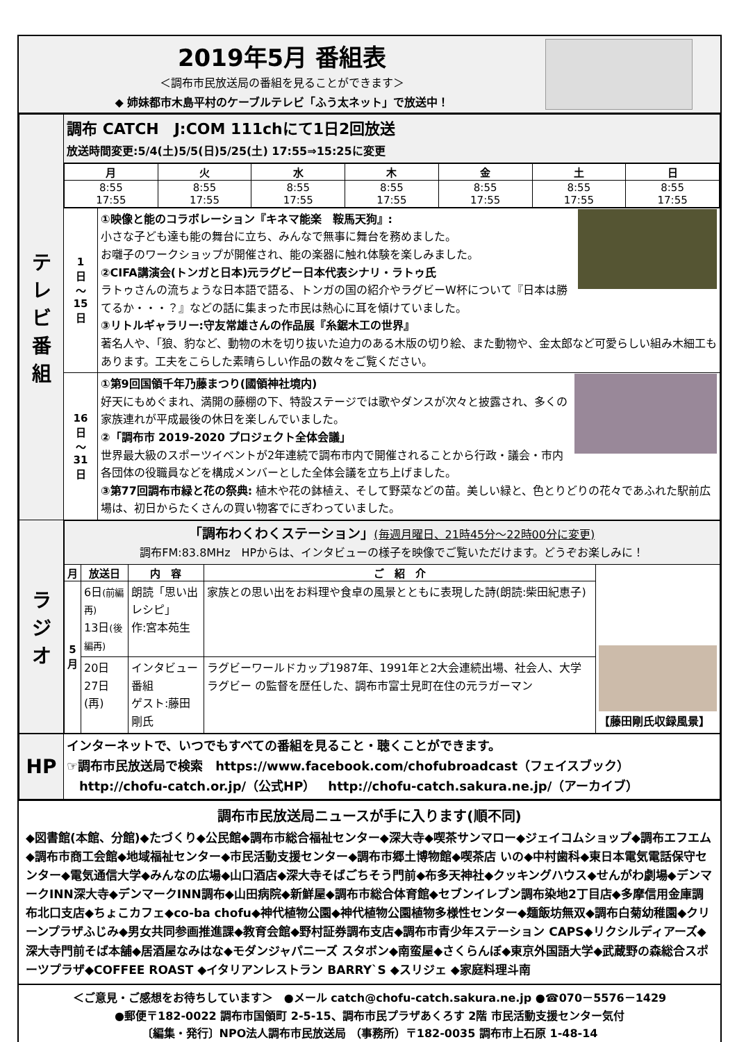2019年5月 番組表
＜調布市民放送局の番組を見ることができます＞
◆ 姉妹都市木島平村のケーブルテレビ「ふう太ネット」で放送中！
| テ レ ビ 番 組 | 調布 CATCH J:COM 111chにて1日2回放送 放送時間変更:5/4(土)5/5(日)5/25(土) 17:55⇒15:25に変更 | |
| | / 月 / 火 / 水 / 木 / 金 / 土 / 日 / / --- / --- / --- / --- / --- / --- / --- / / 8:55 17:55 / 8:55 17:55 / 8:55 17:55 / 8:55 17:55 / 8:55 17:55 / 8:55 17:55 / 8:55 17:55 / | |
| | 1 日 〜 15 日 | ①映像と能のコラボレーション『キネマ能楽 鞍馬天狗』: 小さな子ども達も能の舞台に立ち、みんなで無事に舞台を務めました。 お囃子のワークショップが開催され、能の楽器に触れ体験を楽しみました。 ②CIFA講演会(トンガと日本)元ラグビー日本代表シナリ・ラトゥ氏 ラトゥさんの流ちょうな日本語で語る、トンガの国の紹介やラグビーW杯について『日本は勝てるか・・・？』などの話に集まった市民は熱心に耳を傾けていました。 ③リトルギャラリー:守友常雄さんの作品展『糸鋸木工の世界』 著名人や、「狼、豹など、動物の木を切り抜いた迫力のある木版の切り絵、また動物や、金太郎など可愛らしい組み木細工もあります。工夫をこらした素晴らしい作品の数々をご覧ください。 |
| | 16 日 〜 31 日 | ①第9回国領千年乃藤まつり(國領神社境内) 好天にもめぐまれ、満開の藤棚の下、特設ステージでは歌やダンスが次々と披露され、多くの家族連れが平成最後の休日を楽しんでいました。 ②「調布市 2019-2020 プロジェクト全体会議」 世界最大級のスポーツイベントが2年連続で調布市内で開催されることから行政・議会・市内各団体の役職員などを構成メンバーとした全体会議を立ち上げました。 ③第77回調布市緑と花の祭典: 植木や花の鉢植え、そして野菜などの苗。美しい緑と、色とりどりの花々であふれた駅前広場は、初日からたくさんの買い物客でにぎわっていました。 |
| ラ ジ オ | / 「調布わくわくステーション」 (毎週月曜日、21時45分〜22時00分に変更) 調布FM:83.8MHz HPからは、インタビューの様子を映像でご覧いただけます。どうぞお楽しみに！ / / / / / / 月 / 放送日 / 内 容 / ご 紹 介 / 【藤田剛氏収録風景】 / / 5 月 / 6日 (前編再) 13日 (後編再) / 朗読「思い出レシピ」 作:宮本苑生 / 家族との思い出をお料理や食卓の風景とともに表現した詩(朗読:柴田紀恵子) / / / / 20日 27日 (再) / インタビュー番組 ゲスト:藤田剛氏 / ラグビーワールドカップ1987年、1991年と2大会連続出場、社会人、大学ラグビー の監督を歴任した、調布市富士見町在住の元ラガーマン / / | |
| HP | インターネットで、いつでもすべての番組を見ること・聴くことができます。 ☞調布市民放送局で検索 https://www.facebook.com/chofubroadcast（フェイスブック） http://chofu-catch.or.jp/（公式HP） http://chofu-catch.sakura.ne.jp/（アーカイブ） |
調布市民放送局ニュースが手に入ります(順不同)
◆図書館(本館、分館)◆たづくり◆公民館◆調布市総合福祉センター◆深大寺◆喫茶サンマロー◆ジェイコムショップ◆調布エフエム◆調布市商工会館◆地域福祉センター◆市民活動支援センター◆調布市郷土博物館◆喫茶店 いの◆中村歯科◆東日本電気電話保守センター◆電気通信大学◆みんなの広場◆山口酒店◆深大寺そばごちそう門前◆布多天神社◆クッキングハウス◆せんがわ劇場◆デンマークINN深大寺◆デンマークINN調布◆山田病院◆新鮮屋◆調布市総合体育館◆セブンイレブン調布染地2丁目店◆多摩信用金庫調布北口支店◆ちょこカフェ◆co-ba chofu◆神代植物公園◆神代植物公園植物多様性センター◆麺飯坊無双◆調布白菊幼稚園◆クリーンプラザふじみ◆男女共同参画推進課◆教育会館◆野村証券調布支店◆調布市青少年ステーション CAPS◆リクシルディアーズ◆深大寺門前そば本舗◆居酒屋なみはな◆モダンジャパニーズ スタボン◆南蛮屋◆さくらんぼ◆東京外国語大学◆武蔵野の森総合スポーツプラザ◆COFFEE ROAST ◆イタリアンレストラン BARRY`S ◆スリジェ ◆家庭料理斗南
＜ご意見・ご感想をお待ちしています＞　●メール catch@chofu-catch.sakura.ne.jp ●☎070－5576－1429
●郵便〒182-0022 調布市国領町 2-5-15、調布市民プラザあくろす 2階 市民活動支援センター気付
〔編集・発行〕NPO法人調布市民放送局 （事務所）〒182-0035 調布市上石原 1-48-14